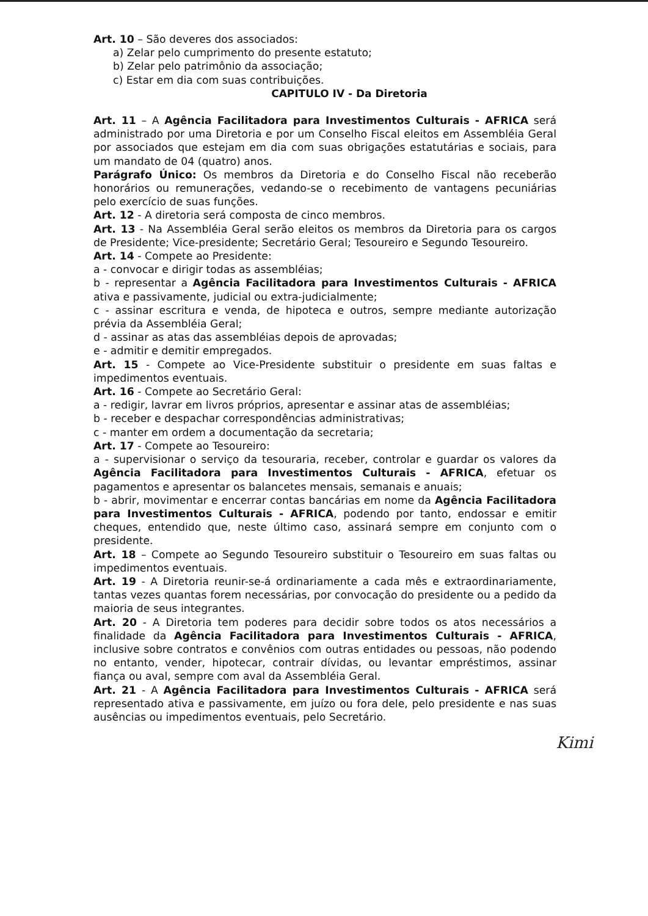Art. 10 – São deveres dos associados:
a) Zelar pelo cumprimento do presente estatuto;
b) Zelar pelo patrimônio da associação;
c) Estar em dia com suas contribuições.
CAPITULO IV - Da Diretoria
Art. 11 – A Agência Facilitadora para Investimentos Culturais - AFRICA será administrado por uma Diretoria e por um Conselho Fiscal eleitos em Assembléia Geral por associados que estejam em dia com suas obrigações estatutárias e sociais, para um mandato de 04 (quatro) anos.
Parágrafo Único: Os membros da Diretoria e do Conselho Fiscal não receberão honorários ou remunerações, vedando-se o recebimento de vantagens pecuniárias pelo exercício de suas funções.
Art. 12 - A diretoria será composta de cinco membros.
Art. 13 - Na Assembléia Geral serão eleitos os membros da Diretoria para os cargos de Presidente; Vice-presidente; Secretário Geral; Tesoureiro e Segundo Tesoureiro.
Art. 14 - Compete ao Presidente:
a - convocar e dirigir todas as assembléias;
b - representar a Agência Facilitadora para Investimentos Culturais - AFRICA ativa e passivamente, judicial ou extra-judicialmente;
c - assinar escritura e venda, de hipoteca e outros, sempre mediante autorização prévia da Assembléia Geral;
d - assinar as atas das assembléias depois de aprovadas;
e - admitir e demitir empregados.
Art. 15 - Compete ao Vice-Presidente substituir o presidente em suas faltas e impedimentos eventuais.
Art. 16 - Compete ao Secretário Geral:
a - redigir, lavrar em livros próprios, apresentar e assinar atas de assembléias;
b - receber e despachar correspondências administrativas;
c - manter em ordem a documentação da secretaria;
Art. 17 - Compete ao Tesoureiro:
a - supervisionar o serviço da tesouraria, receber, controlar e guardar os valores da Agência Facilitadora para Investimentos Culturais - AFRICA, efetuar os pagamentos e apresentar os balancetes mensais, semanais e anuais;
b - abrir, movimentar e encerrar contas bancárias em nome da Agência Facilitadora para Investimentos Culturais - AFRICA, podendo por tanto, endossar e emitir cheques, entendido que, neste último caso, assinará sempre em conjunto com o presidente.
Art. 18 – Compete ao Segundo Tesoureiro substituir o Tesoureiro em suas faltas ou impedimentos eventuais.
Art. 19 - A Diretoria reunir-se-á ordinariamente a cada mês e extraordinariamente, tantas vezes quantas forem necessárias, por convocação do presidente ou a pedido da maioria de seus integrantes.
Art. 20 - A Diretoria tem poderes para decidir sobre todos os atos necessários a finalidade da Agência Facilitadora para Investimentos Culturais - AFRICA, inclusive sobre contratos e convênios com outras entidades ou pessoas, não podendo no entanto, vender, hipotecar, contrair dívidas, ou levantar empréstimos, assinar fiança ou aval, sempre com aval da Assembléia Geral.
Art. 21 - A Agência Facilitadora para Investimentos Culturais - AFRICA será representado ativa e passivamente, em juízo ou fora dele, pelo presidente e nas suas ausências ou impedimentos eventuais, pelo Secretário.
Kimi